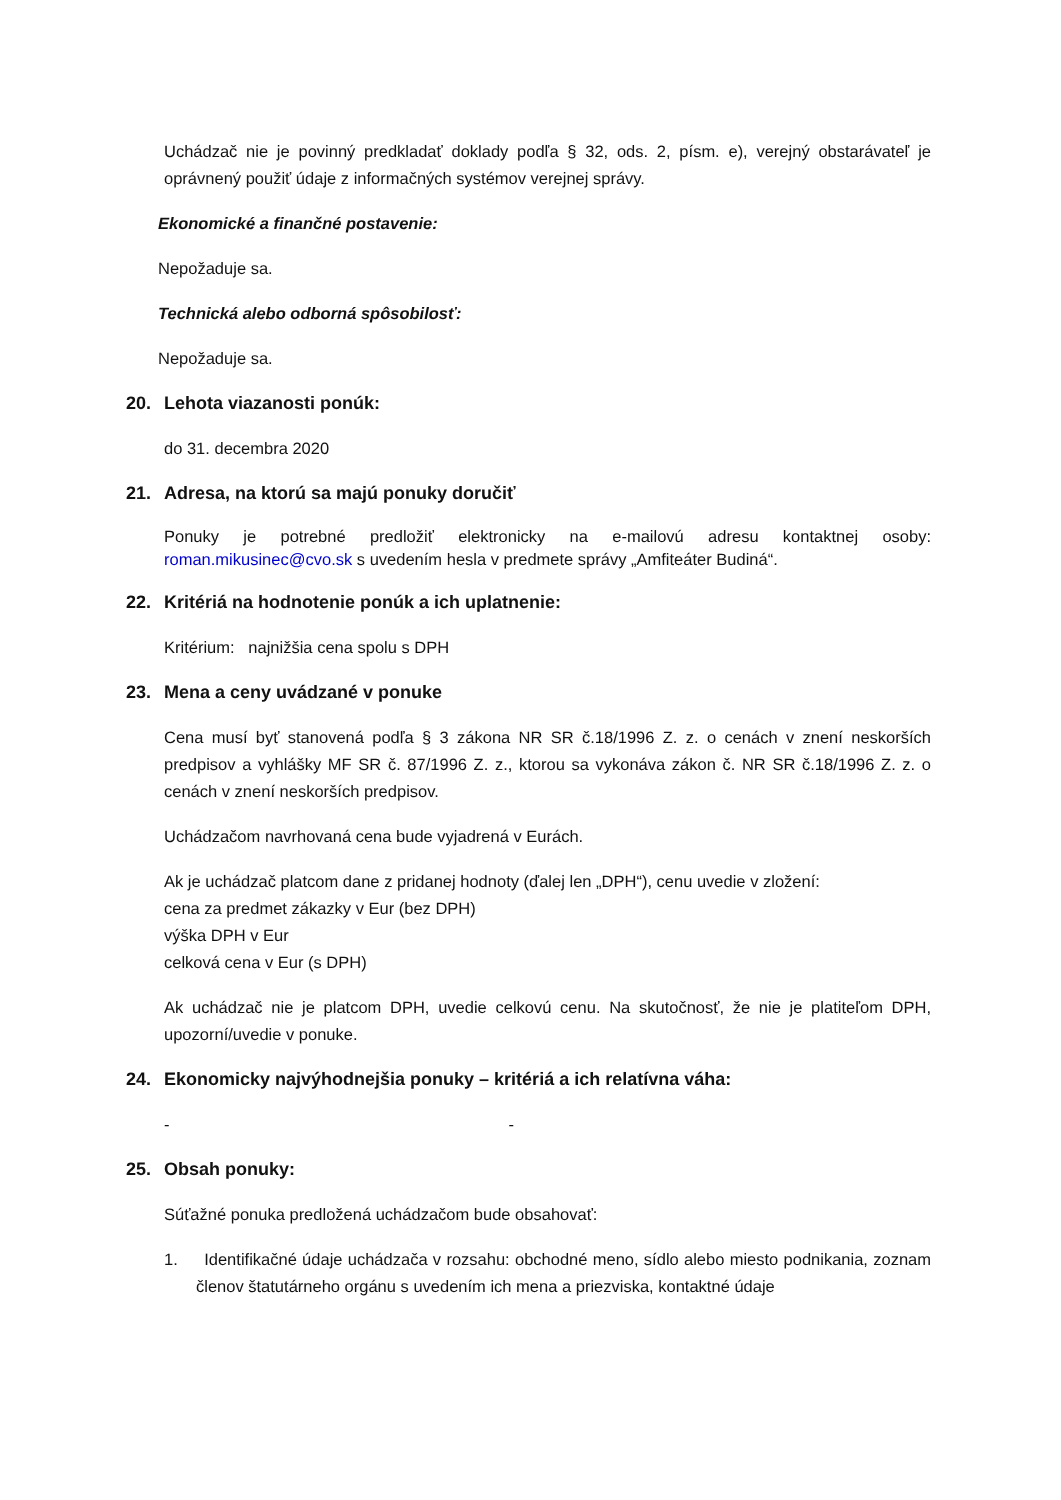Uchádzač nie je povinný predkladať doklady podľa § 32, ods. 2, písm. e), verejný obstarávateľ je oprávnený použiť údaje z informačných systémov verejnej správy.
Ekonomické a finančné postavenie:
Nepožaduje sa.
Technická alebo odborná spôsobilosť:
Nepožaduje sa.
20. Lehota viazanosti ponúk:
do 31. decembra 2020
21. Adresa, na ktorú sa majú ponuky doručiť
Ponuky je potrebné predložiť elektronicky na e-mailovú adresu kontaktnej osoby: roman.mikusinec@cvo.sk s uvedením hesla v predmete správy „Amfiteáter Budiná“.
22. Kritériá na hodnotenie ponúk a ich uplatnenie:
Kritérium: najnižšia cena spolu s DPH
23. Mena a ceny uvádzané v ponuke
Cena musí byť stanovená podľa § 3 zákona NR SR č.18/1996 Z. z. o cenách v znení neskorších predpisov a vyhlášky MF SR č. 87/1996 Z. z., ktorou sa vykonáva zákon č. NR SR č.18/1996 Z. z. o cenách v znení neskorších predpisov.
Uchádzačom navrhovaná cena bude vyjadrená v Eurách.
Ak je uchádzač platcom dane z pridanej hodnoty (ďalej len „DPH“), cenu uvedie v zložení:
cena za predmet zákazky v Eur (bez DPH)
výška DPH v Eur
celková cena v Eur (s DPH)
Ak uchádzač nie je platcom DPH, uvedie celkovú cenu. Na skutočnosť, že nie je platiteľom DPH, upozorní/uvedie v ponuke.
24. Ekonomicky najvýhodnejšia ponuky – kritériá a ich relatívna váha:
- -
25. Obsah ponuky:
Súťažné ponuka predložená uchádzačom bude obsahovať:
1. Identifikačné údaje uchádzača v rozsahu: obchodné meno, sídlo alebo miesto podnikania, zoznam členov štatutárneho orgánu s uvedením ich mena a priezviska, kontaktné údaje